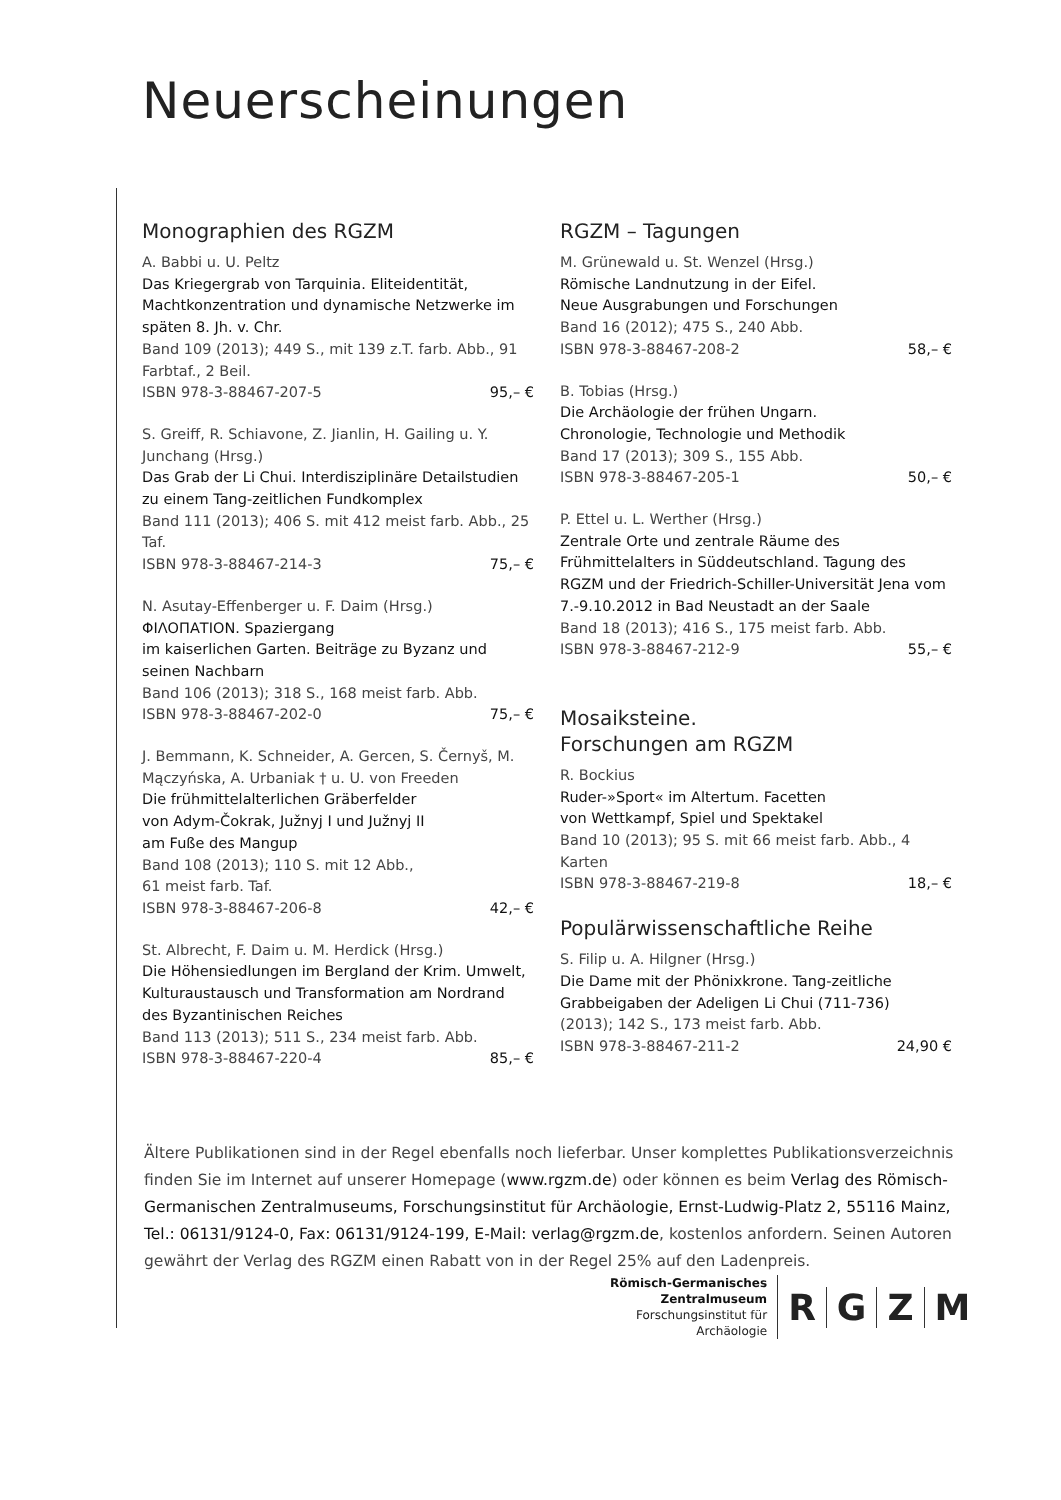Neuerscheinungen
Monographien des RGZM
A. Babbi u. U. Peltz
Das Kriegergrab von Tarquinia. Eliteidentität, Machtkonzentration und dynamische Netzwerke im späten 8. Jh. v. Chr.
Band 109 (2013); 449 S., mit 139 z.T. farb. Abb., 91 Farbtaf., 2 Beil.
ISBN 978-3-88467-207-5 95,– €
S. Greiff, R. Schiavone, Z. Jianlin, H. Gailing u. Y. Junchang (Hrsg.)
Das Grab der Li Chui. Interdisziplinäre Detail­studien zu einem Tang-zeitlichen Fundkomplex
Band 111 (2013); 406 S. mit 412 meist farb. Abb., 25 Taf.
ISBN 978-3-88467-214-3 75,– €
N. Asutay-Effenberger u. F. Daim (Hrsg.)
ΦΙΛΟΠΑΤΙΟΝ. Spaziergang
im kaiserlichen Garten. Beiträge zu Byzanz und seinen Nachbarn
Band 106 (2013); 318 S., 168 meist farb. Abb.
ISBN 978-3-88467-202-0 75,– €
J. Bemmann, K. Schneider, A. Gercen, S. Černyš, M. Mączyńska, A. Urbaniak † u. U. von Freeden
Die frühmittelalterlichen Gräberfelder
von Adym-Čokrak, Južnyj I und Južnyj II
am Fuße des Mangup
Band 108 (2013); 110 S. mit 12 Abb.,
61 meist farb. Taf.
ISBN 978-3-88467-206-8 42,– €
St. Albrecht, F. Daim u. M. Herdick (Hrsg.)
Die Höhensiedlungen im Bergland der Krim. Umwelt, Kulturaustausch und Transformation am Nordrand des Byzantinischen Reiches
Band 113 (2013); 511 S., 234 meist farb. Abb.
ISBN 978-3-88467-220-4 85,– €
RGZM – Tagungen
M. Grünewald u. St. Wenzel (Hrsg.)
Römische Landnutzung in der Eifel.
Neue Ausgrabungen und Forschungen
Band 16 (2012); 475 S., 240 Abb.
ISBN 978-3-88467-208-2 58,– €
B. Tobias (Hrsg.)
Die Archäologie der frühen Ungarn.
Chronologie, Technologie und Methodik
Band 17 (2013); 309 S., 155 Abb.
ISBN 978-3-88467-205-1 50,– €
P. Ettel u. L. Werther (Hrsg.)
Zentrale Orte und zentrale Räume des Frühmittelalters in Süddeutschland. Tagung des RGZM und der Friedrich-Schiller-Universität Jena vom 7.-9.10.2012 in Bad Neustadt an der Saale
Band 18 (2013); 416 S., 175 meist farb. Abb.
ISBN 978-3-88467-212-9 55,– €
Mosaiksteine.
Forschungen am RGZM
R. Bockius
Ruder-»Sport« im Altertum. Facetten
von Wettkampf, Spiel und Spektakel
Band 10 (2013); 95 S. mit 66 meist farb. Abb., 4 Karten
ISBN 978-3-88467-219-8 18,– €
Populärwissenschaftliche Reihe
S. Filip u. A. Hilgner (Hrsg.)
Die Dame mit der Phönixkrone. Tang-zeitliche Grabbeigaben der Adeligen Li Chui (711-736)
(2013); 142 S., 173 meist farb. Abb.
ISBN 978-3-88467-211-2 24,90 €
Ältere Publikationen sind in der Regel ebenfalls noch lieferbar. Unser komplettes Publikations­verzeichnis finden Sie im Internet auf unserer Homepage (www.rgzm.de) oder können es beim Verlag des Römisch-Germanischen Zentralmuseums, Forschungsinstitut für Archäologie, Ernst-Ludwig-Platz 2, 55116 Mainz, Tel.: 06131/9124-0, Fax: 06131/9124-199, E-Mail: verlag@rgzm.de, kostenlos anfordern. Seinen Autoren gewährt der Verlag des RGZM einen Rabatt von in der Regel 25% auf den Ladenpreis.
Römisch-Germanisches
Zentralmuseum
Forschungsinstitut für
Archäologie
R G Z M